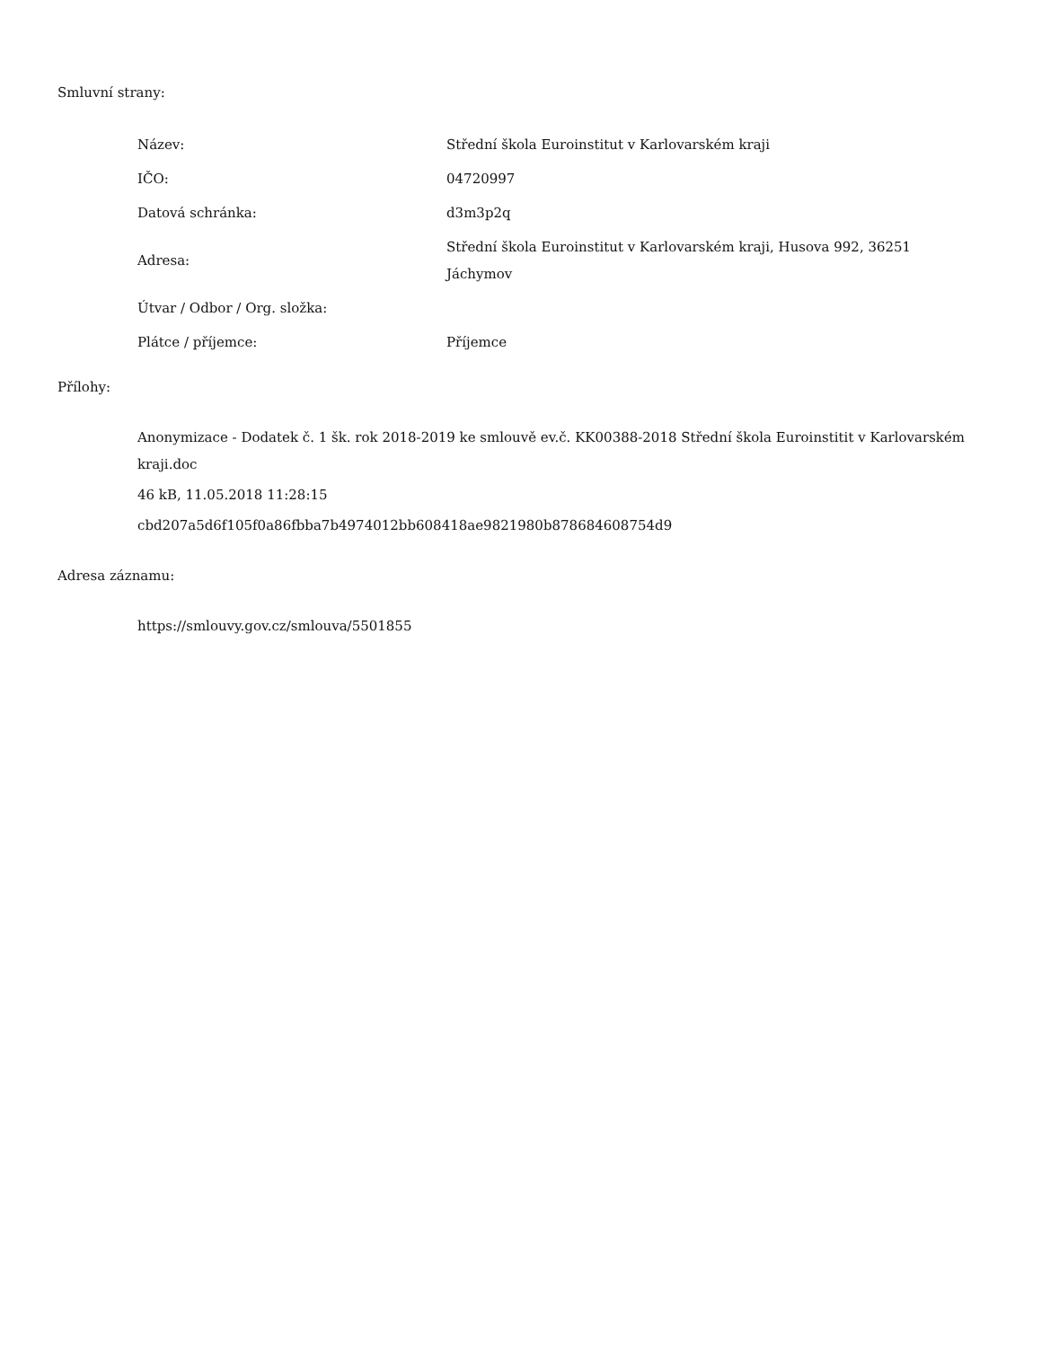Smluvní strany:
| Název: | Střední škola Euroinstitut v Karlovarském kraji |
| IČO: | 04720997 |
| Datová schránka: | d3m3p2q |
| Adresa: | Střední škola Euroinstitut v Karlovarském kraji, Husova 992, 36251 Jáchymov |
| Útvar / Odbor / Org. složka: | |
| Plátce / příjemce: | Příjemce |
Přílohy:
Anonymizace - Dodatek č. 1 šk. rok 2018-2019 ke smlouvě ev.č. KK00388-2018 Střední škola Euroinstitit v Karlovarském kraji.doc
46 kB, 11.05.2018 11:28:15
cbd207a5d6f105f0a86fbba7b4974012bb608418ae9821980b878684608754d9
Adresa záznamu:
https://smlouvy.gov.cz/smlouva/5501855